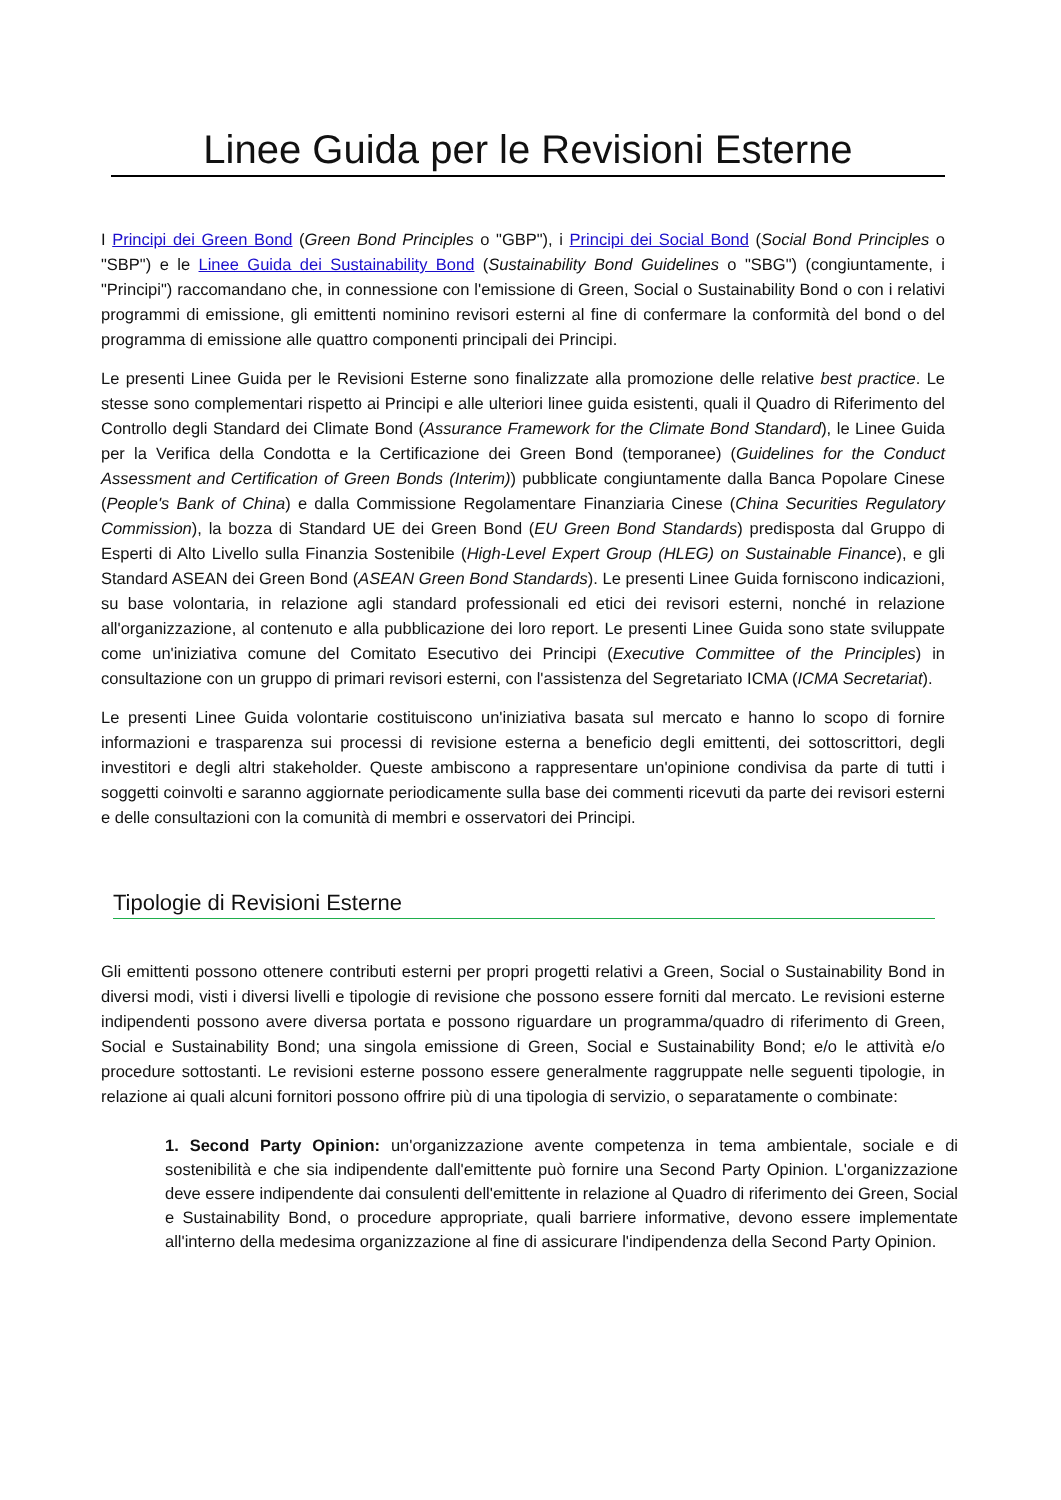Linee Guida per le Revisioni Esterne
I Principi dei Green Bond (Green Bond Principles o "GBP"), i Principi dei Social Bond (Social Bond Principles o "SBP") e le Linee Guida dei Sustainability Bond (Sustainability Bond Guidelines o "SBG") (congiuntamente, i "Principi") raccomandano che, in connessione con l'emissione di Green, Social o Sustainability Bond o con i relativi programmi di emissione, gli emittenti nominino revisori esterni al fine di confermare la conformità del bond o del programma di emissione alle quattro componenti principali dei Principi.
Le presenti Linee Guida per le Revisioni Esterne sono finalizzate alla promozione delle relative best practice. Le stesse sono complementari rispetto ai Principi e alle ulteriori linee guida esistenti, quali il Quadro di Riferimento del Controllo degli Standard dei Climate Bond (Assurance Framework for the Climate Bond Standard), le Linee Guida per la Verifica della Condotta e la Certificazione dei Green Bond (temporanee) (Guidelines for the Conduct Assessment and Certification of Green Bonds (Interim)) pubblicate congiuntamente dalla Banca Popolare Cinese (People's Bank of China) e dalla Commissione Regolamentare Finanziaria Cinese (China Securities Regulatory Commission), la bozza di Standard UE dei Green Bond (EU Green Bond Standards) predisposta dal Gruppo di Esperti di Alto Livello sulla Finanzia Sostenibile (High-Level Expert Group (HLEG) on Sustainable Finance), e gli Standard ASEAN dei Green Bond (ASEAN Green Bond Standards). Le presenti Linee Guida forniscono indicazioni, su base volontaria, in relazione agli standard professionali ed etici dei revisori esterni, nonché in relazione all'organizzazione, al contenuto e alla pubblicazione dei loro report. Le presenti Linee Guida sono state sviluppate come un'iniziativa comune del Comitato Esecutivo dei Principi (Executive Committee of the Principles) in consultazione con un gruppo di primari revisori esterni, con l'assistenza del Segretariato ICMA (ICMA Secretariat).
Le presenti Linee Guida volontarie costituiscono un'iniziativa basata sul mercato e hanno lo scopo di fornire informazioni e trasparenza sui processi di revisione esterna a beneficio degli emittenti, dei sottoscrittori, degli investitori e degli altri stakeholder. Queste ambiscono a rappresentare un'opinione condivisa da parte di tutti i soggetti coinvolti e saranno aggiornate periodicamente sulla base dei commenti ricevuti da parte dei revisori esterni e delle consultazioni con la comunità di membri e osservatori dei Principi.
Tipologie di Revisioni Esterne
Gli emittenti possono ottenere contributi esterni per propri progetti relativi a Green, Social o Sustainability Bond in diversi modi, visti i diversi livelli e tipologie di revisione che possono essere forniti dal mercato. Le revisioni esterne indipendenti possono avere diversa portata e possono riguardare un programma/quadro di riferimento di Green, Social e Sustainability Bond; una singola emissione di Green, Social e Sustainability Bond; e/o le attività e/o procedure sottostanti. Le revisioni esterne possono essere generalmente raggruppate nelle seguenti tipologie, in relazione ai quali alcuni fornitori possono offrire più di una tipologia di servizio, o separatamente o combinate:
1. Second Party Opinion: un'organizzazione avente competenza in tema ambientale, sociale e di sostenibilità e che sia indipendente dall'emittente può fornire una Second Party Opinion. L'organizzazione deve essere indipendente dai consulenti dell'emittente in relazione al Quadro di riferimento dei Green, Social e Sustainability Bond, o procedure appropriate, quali barriere informative, devono essere implementate all'interno della medesima organizzazione al fine di assicurare l'indipendenza della Second Party Opinion.